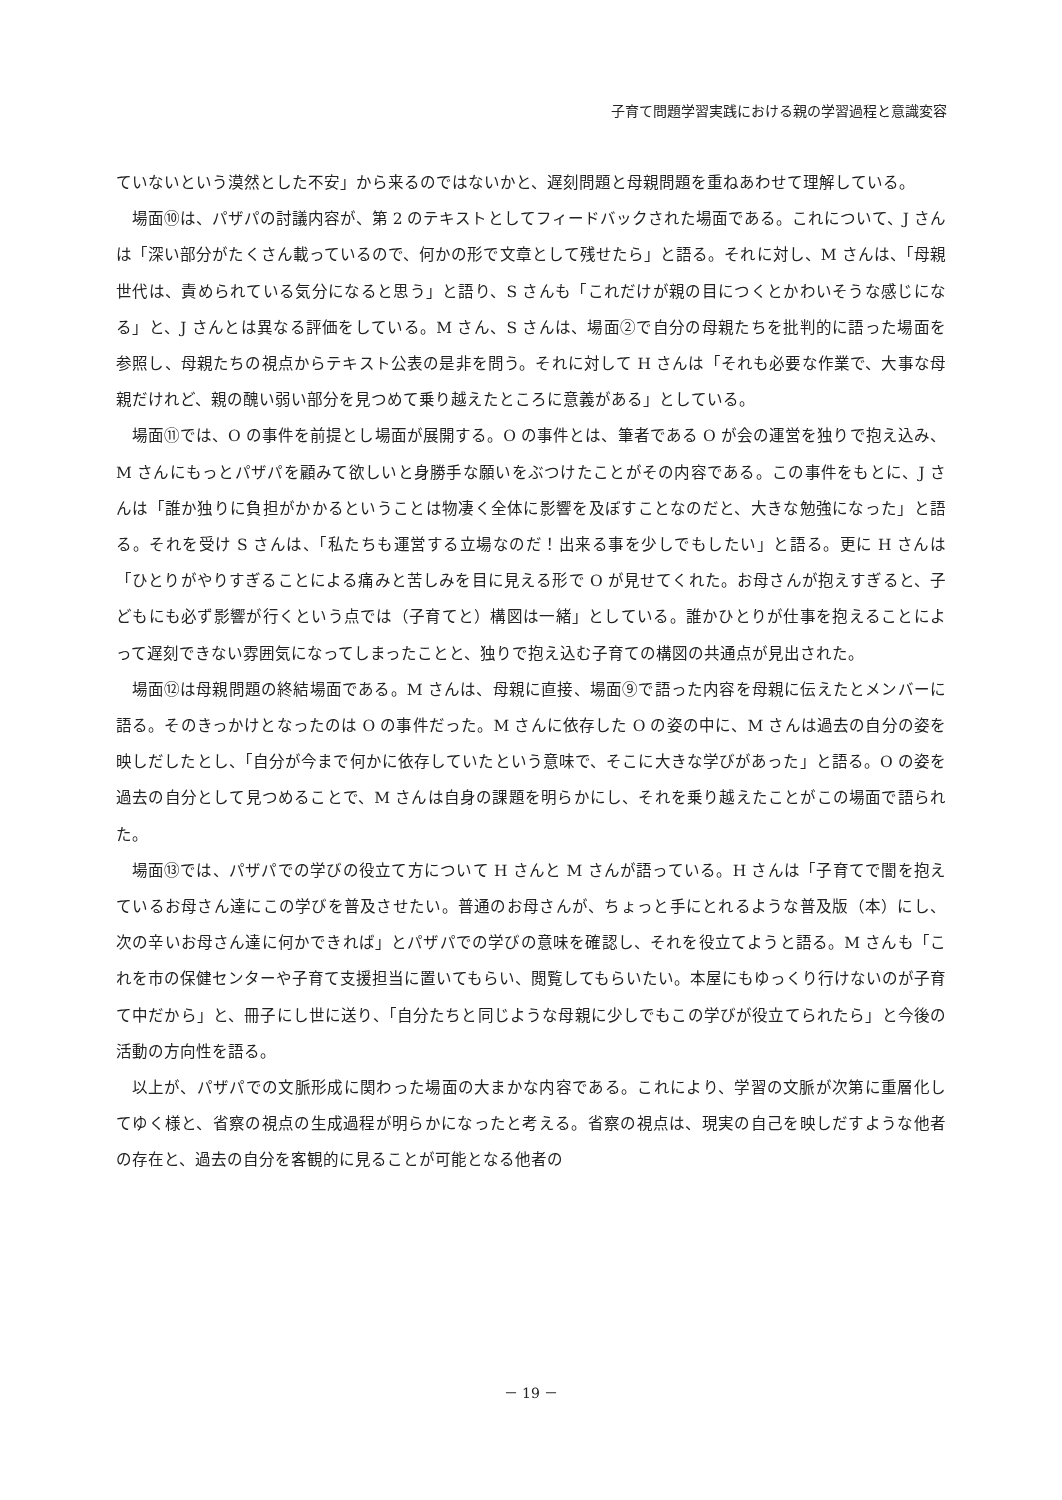子育て問題学習実践における親の学習過程と意識変容
ていないという漠然とした不安」から来るのではないかと、遅刻問題と母親問題を重ねあわせて理解している。
場面⑩は、パザパの討議内容が、第 2 のテキストとしてフィードバックされた場面である。これについて、J さんは「深い部分がたくさん載っているので、何かの形で文章として残せたら」と語る。それに対し、M さんは、「母親世代は、責められている気分になると思う」と語り、S さんも「これだけが親の目につくとかわいそうな感じになる」と、J さんとは異なる評価をしている。M さん、S さんは、場面②で自分の母親たちを批判的に語った場面を参照し、母親たちの視点からテキスト公表の是非を問う。それに対して H さんは「それも必要な作業で、大事な母親だけれど、親の醜い弱い部分を見つめて乗り越えたところに意義がある」としている。
場面⑪では、O の事件を前提とし場面が展開する。O の事件とは、筆者である O が会の運営を独りで抱え込み、M さんにもっとパザパを顧みて欲しいと身勝手な願いをぶつけたことがその内容である。この事件をもとに、J さんは「誰か独りに負担がかかるということは物凄く全体に影響を及ぼすことなのだと、大きな勉強になった」と語る。それを受け S さんは、「私たちも運営する立場なのだ！出来る事を少しでもしたい」と語る。更に H さんは「ひとりがやりすぎることによる痛みと苦しみを目に見える形で O が見せてくれた。お母さんが抱えすぎると、子どもにも必ず影響が行くという点では（子育てと）構図は一緒」としている。誰かひとりが仕事を抱えることによって遅刻できない雰囲気になってしまったことと、独りで抱え込む子育ての構図の共通点が見出された。
場面⑫は母親問題の終結場面である。M さんは、母親に直接、場面⑨で語った内容を母親に伝えたとメンバーに語る。そのきっかけとなったのは O の事件だった。M さんに依存した O の姿の中に、M さんは過去の自分の姿を映しだしたとし、「自分が今まで何かに依存していたという意味で、そこに大きな学びがあった」と語る。O の姿を過去の自分として見つめることで、M さんは自身の課題を明らかにし、それを乗り越えたことがこの場面で語られた。
場面⑬では、パザパでの学びの役立て方について H さんと M さんが語っている。H さんは「子育てで闇を抱えているお母さん達にこの学びを普及させたい。普通のお母さんが、ちょっと手にとれるような普及版（本）にし、次の辛いお母さん達に何かできれば」とパザパでの学びの意味を確認し、それを役立てようと語る。M さんも「これを市の保健センターや子育て支援担当に置いてもらい、閲覧してもらいたい。本屋にもゆっくり行けないのが子育て中だから」と、冊子にし世に送り、「自分たちと同じような母親に少しでもこの学びが役立てられたら」と今後の活動の方向性を語る。
以上が、パザパでの文脈形成に関わった場面の大まかな内容である。これにより、学習の文脈が次第に重層化してゆく様と、省察の視点の生成過程が明らかになったと考える。省察の視点は、現実の自己を映しだすような他者の存在と、過去の自分を客観的に見ることが可能となる他者の
－ 19 －